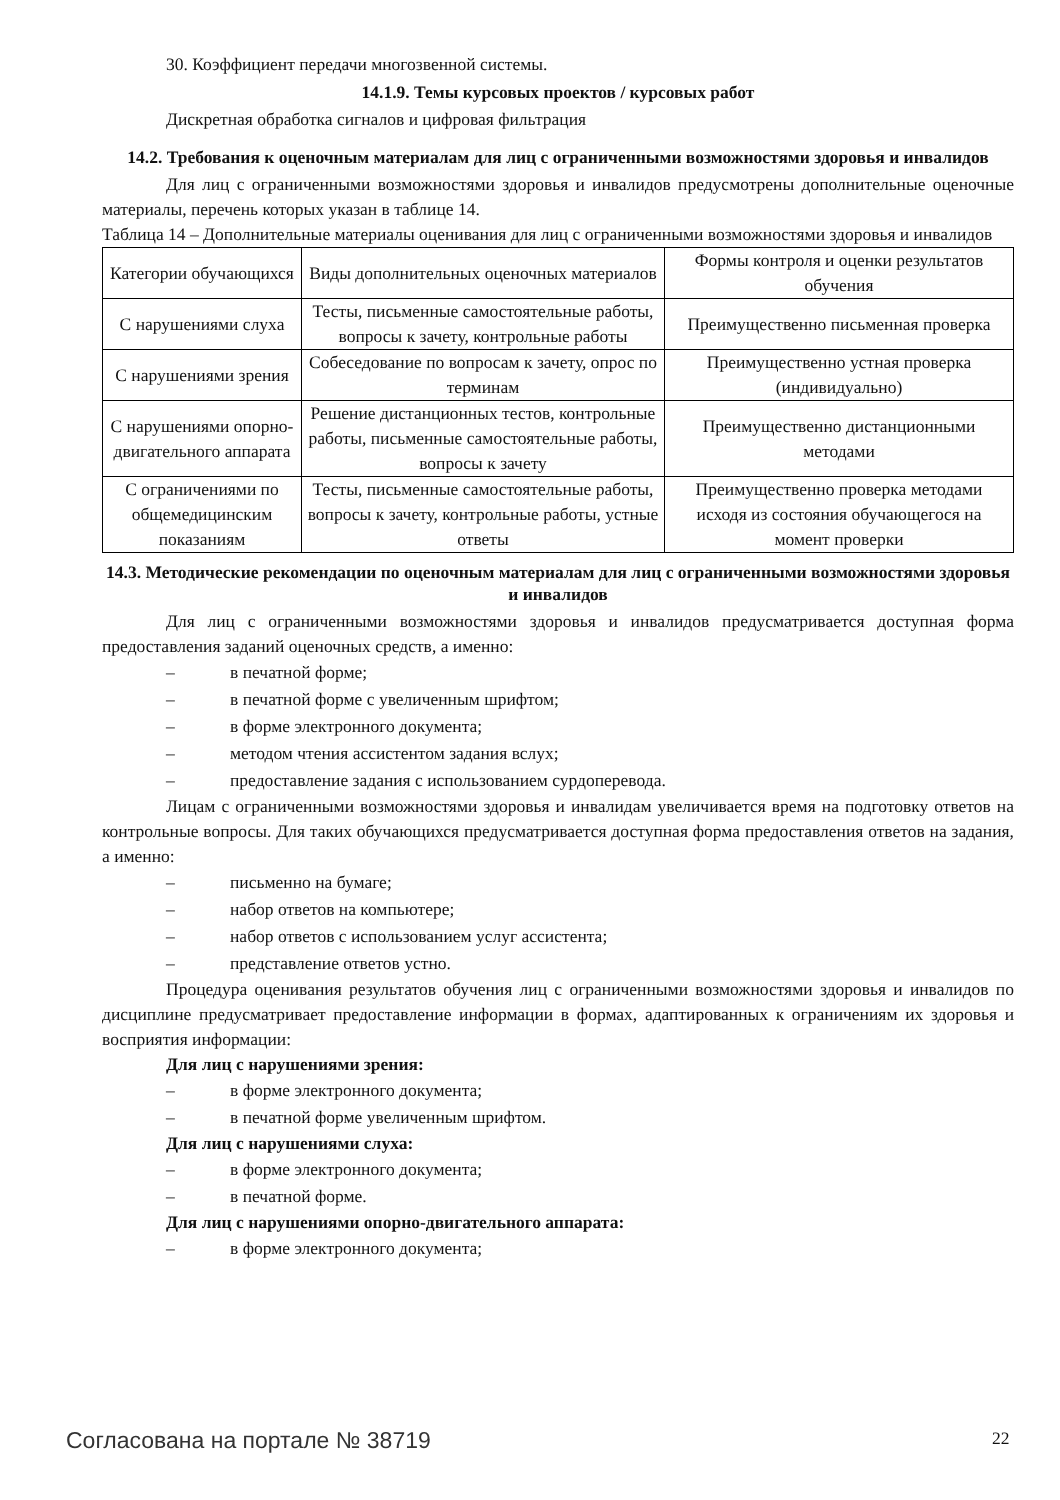30. Коэффициент передачи многозвенной системы.
14.1.9. Темы курсовых проектов / курсовых работ
Дискретная обработка сигналов и цифровая фильтрация
14.2. Требования к оценочным материалам для лиц с ограниченными возможностями здоровья и инвалидов
Для лиц с ограниченными возможностями здоровья и инвалидов предусмотрены дополнительные оценочные материалы, перечень которых указан в таблице 14.
Таблица 14 – Дополнительные материалы оценивания для лиц с ограниченными возможностями здоровья и инвалидов
| Категории обучающихся | Виды дополнительных оценочных материалов | Формы контроля и оценки результатов обучения |
| С нарушениями слуха | Тесты, письменные самостоятельные работы, вопросы к зачету, контрольные работы | Преимущественно письменная проверка |
| С нарушениями зрения | Собеседование по вопросам к зачету, опрос по терминам | Преимущественно устная проверка (индивидуально) |
| С нарушениями опорно-двигательного аппарата | Решение дистанционных тестов, контрольные работы, письменные самостоятельные работы, вопросы к зачету | Преимущественно дистанционными методами |
| С ограничениями по общемедицинским показаниям | Тесты, письменные самостоятельные работы, вопросы к зачету, контрольные работы, устные ответы | Преимущественно проверка методами исходя из состояния обучающегося на момент проверки |
14.3. Методические рекомендации по оценочным материалам для лиц с ограниченными возможностями здоровья и инвалидов
Для лиц с ограниченными возможностями здоровья и инвалидов предусматривается доступная форма предоставления заданий оценочных средств, а именно:
– в печатной форме;
– в печатной форме с увеличенным шрифтом;
– в форме электронного документа;
– методом чтения ассистентом задания вслух;
– предоставление задания с использованием сурдоперевода.
Лицам с ограниченными возможностями здоровья и инвалидам увеличивается время на подготовку ответов на контрольные вопросы. Для таких обучающихся предусматривается доступная форма предоставления ответов на задания, а именно:
– письменно на бумаге;
– набор ответов на компьютере;
– набор ответов с использованием услуг ассистента;
– представление ответов устно.
Процедура оценивания результатов обучения лиц с ограниченными возможностями здоровья и инвалидов по дисциплине предусматривает предоставление информации в формах, адаптированных к ограничениям их здоровья и восприятия информации:
Для лиц с нарушениями зрения:
– в форме электронного документа;
– в печатной форме увеличенным шрифтом.
Для лиц с нарушениями слуха:
– в форме электронного документа;
– в печатной форме.
Для лиц с нарушениями опорно-двигательного аппарата:
– в форме электронного документа;
Согласована на портале № 38719 22